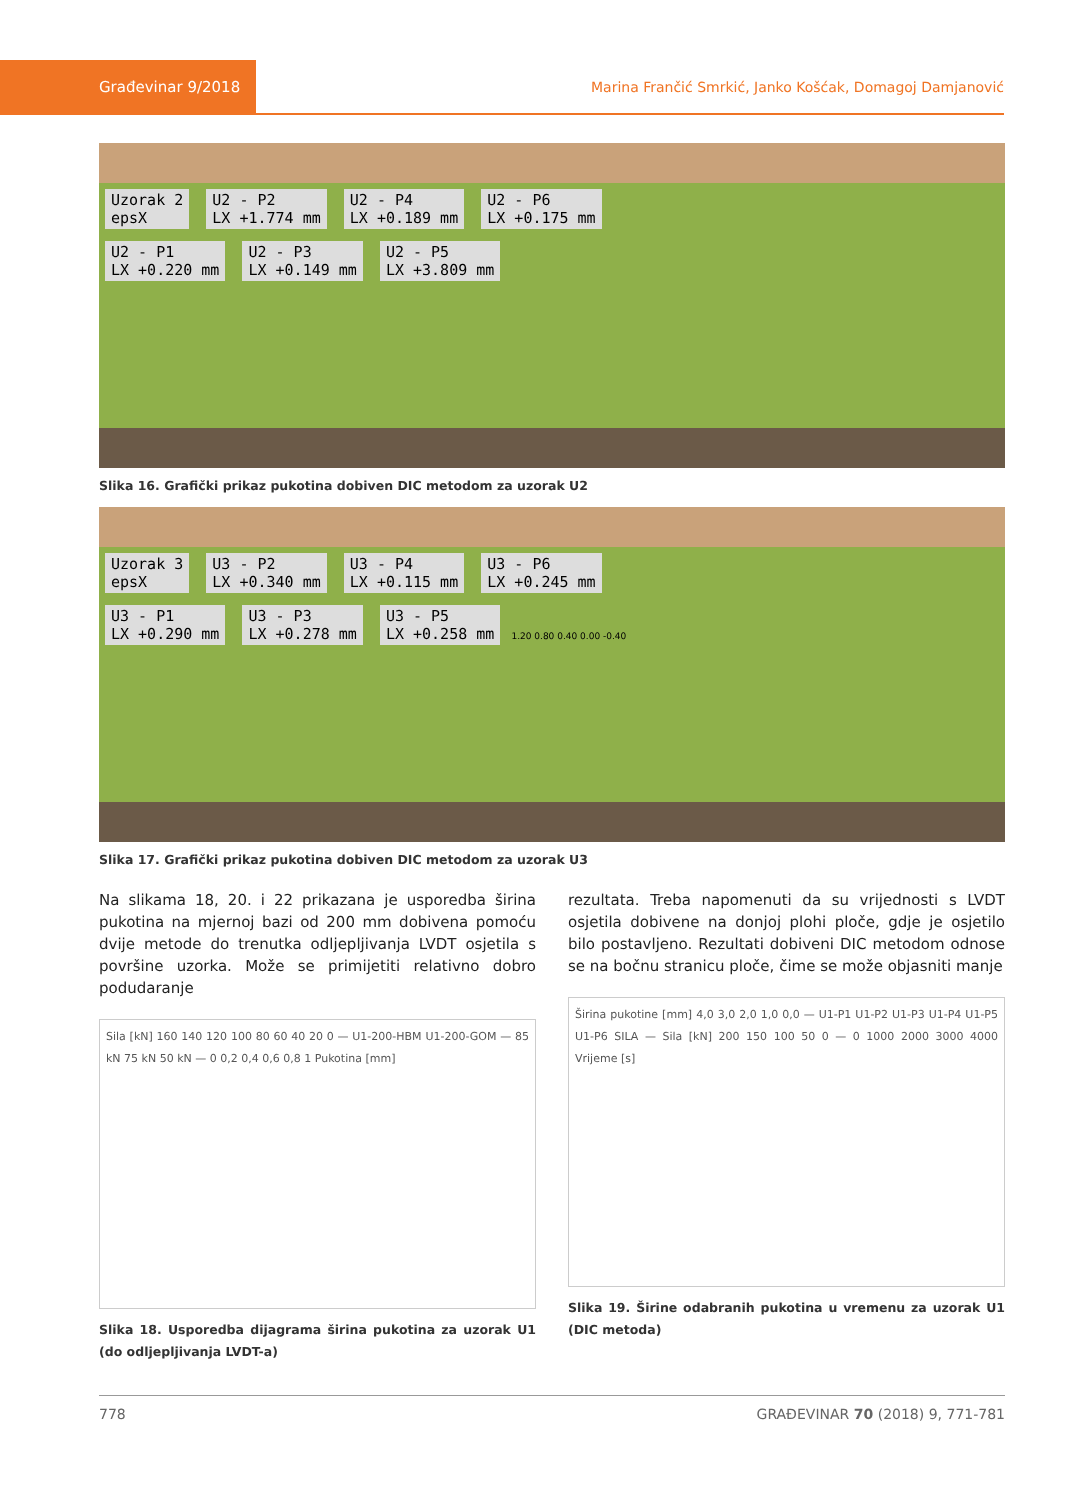Građevinar 9/2018
Marina Frančić Smrkić, Janko Košćak, Domagoj Damjanović
Uzorak 2
epsX U2 - P2
LX +1.774 mm U2 - P4
LX +0.189 mm U2 - P6
LX +0.175 mm
U2 - P1
LX +0.220 mm U2 - P3
LX +0.149 mm U2 - P5
LX +3.809 mm
Slika 16. Grafički prikaz pukotina dobiven DIC metodom za uzorak U2
Uzorak 3
epsX U3 - P2
LX +0.340 mm U3 - P4
LX +0.115 mm U3 - P6
LX +0.245 mm
U3 - P1
LX +0.290 mm U3 - P3
LX +0.278 mm U3 - P5
LX +0.258 mm 1.20 0.80 0.40 0.00 -0.40
Slika 17. Grafički prikaz pukotina dobiven DIC metodom za uzorak U3
Na slikama 18, 20. i 22 prikazana je usporedba širina pukotina na mjernoj bazi od 200 mm dobivena pomoću dvije metode do trenutka odljepljivanja LVDT osjetila s površine uzorka. Može se primijetiti relativno dobro podudaranje
Sila [kN] 160 140 120 100 80 60 40 20 0 — U1-200-HBM U1-200-GOM — 85 kN 75 kN 50 kN — 0 0,2 0,4 0,6 0,8 1 Pukotina [mm]
Slika 18. Usporedba dijagrama širina pukotina za uzorak U1 (do odljepljivanja LVDT-a)
rezultata. Treba napomenuti da su vrijednosti s LVDT osjetila dobivene na donjoj plohi ploče, gdje je osjetilo bilo postavljeno. Rezultati dobiveni DIC metodom odnose se na bočnu stranicu ploče, čime se može objasniti manje
Širina pukotine [mm] 4,0 3,0 2,0 1,0 0,0 — U1-P1 U1-P2 U1-P3 U1-P4 U1-P5 U1-P6 SILA — Sila [kN] 200 150 100 50 0 — 0 1000 2000 3000 4000 Vrijeme [s]
Slika 19. Širine odabranih pukotina u vremenu za uzorak U1 (DIC metoda)
778 GRAĐEVINAR 70 (2018) 9, 771-781